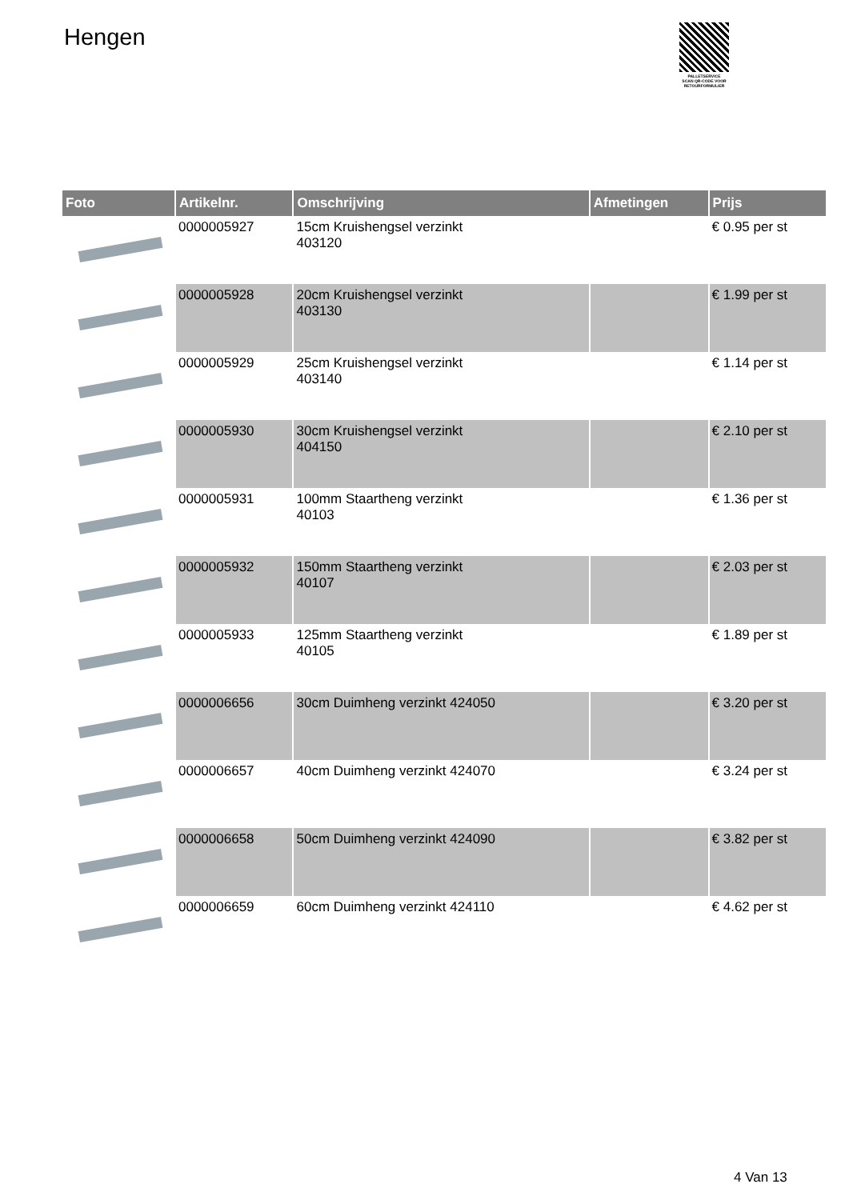Hengen
PALLETSERVICE
SCAN QR-CODE VOOR RETOURFORMULIER
| Foto | Artikelnr. | Omschrijving | Afmetingen | Prijs |
| --- | --- | --- | --- | --- |
| | 0000005927 | 15cm Kruishengsel verzinkt 403120 | | € 0.95 per st |
| | 0000005928 | 20cm Kruishengsel verzinkt 403130 | | € 1.99 per st |
| | 0000005929 | 25cm Kruishengsel verzinkt 403140 | | € 1.14 per st |
| | 0000005930 | 30cm Kruishengsel verzinkt 404150 | | € 2.10 per st |
| | 0000005931 | 100mm Staartheng verzinkt 40103 | | € 1.36 per st |
| | 0000005932 | 150mm Staartheng verzinkt 40107 | | € 2.03 per st |
| | 0000005933 | 125mm Staartheng verzinkt 40105 | | € 1.89 per st |
| | 0000006656 | 30cm Duimheng verzinkt 424050 | | € 3.20 per st |
| | 0000006657 | 40cm Duimheng verzinkt 424070 | | € 3.24 per st |
| | 0000006658 | 50cm Duimheng verzinkt 424090 | | € 3.82 per st |
| | 0000006659 | 60cm Duimheng verzinkt 424110 | | € 4.62 per st |
4 Van 13